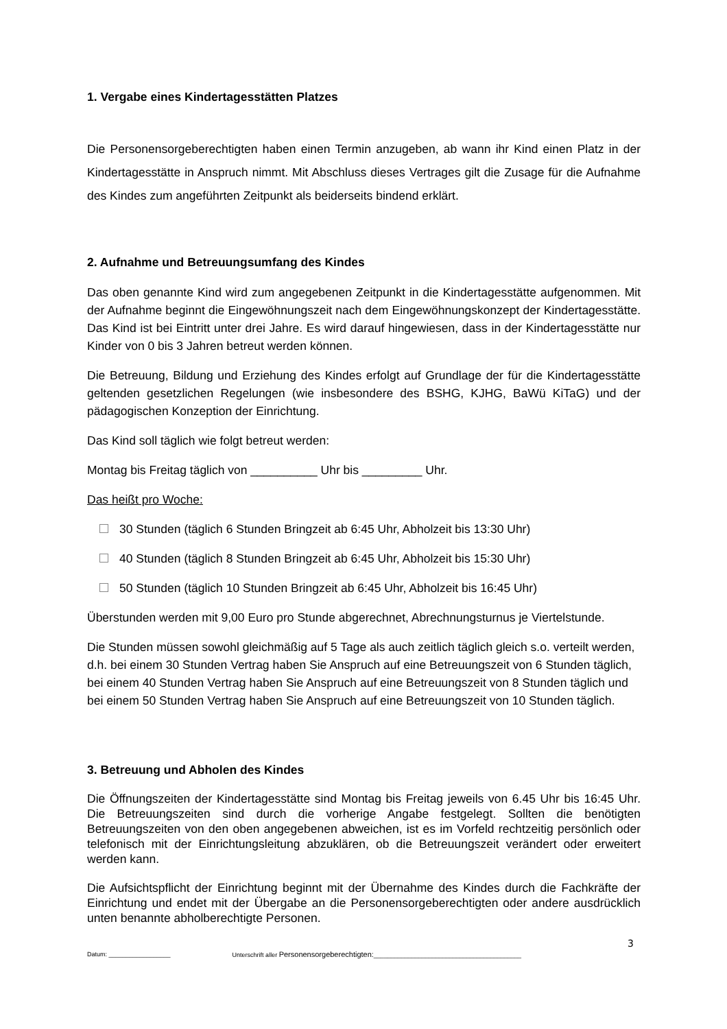1. Vergabe eines Kindertagesstätten Platzes
Die Personensorgeberechtigten haben einen Termin anzugeben, ab wann ihr Kind einen Platz in der Kindertagesstätte in Anspruch nimmt. Mit Abschluss dieses Vertrages gilt die Zusage für die Aufnahme des Kindes zum angeführten Zeitpunkt als beiderseits bindend erklärt.
2. Aufnahme und Betreuungsumfang des Kindes
Das oben genannte Kind wird zum angegebenen Zeitpunkt in die Kindertagesstätte aufgenommen. Mit der Aufnahme beginnt die Eingewöhnungszeit nach dem Eingewöhnungskonzept der Kindertagesstätte. Das Kind ist bei Eintritt unter drei Jahre. Es wird darauf hingewiesen, dass in der Kindertagesstätte nur Kinder von 0 bis 3 Jahren betreut werden können.
Die Betreuung, Bildung und Erziehung des Kindes erfolgt auf Grundlage der für die Kindertagesstätte geltenden gesetzlichen Regelungen (wie insbesondere des BSHG, KJHG, BaWü KiTaG) und der pädagogischen Konzeption der Einrichtung.
Das Kind soll täglich wie folgt betreut werden:
Montag bis Freitag täglich von __________ Uhr bis _________ Uhr.
Das heißt pro Woche:
30 Stunden (täglich 6 Stunden Bringzeit ab 6:45 Uhr, Abholzeit bis 13:30 Uhr)
40 Stunden (täglich 8 Stunden Bringzeit ab 6:45 Uhr, Abholzeit bis 15:30 Uhr)
50 Stunden (täglich 10 Stunden Bringzeit ab 6:45 Uhr, Abholzeit bis 16:45 Uhr)
Überstunden werden mit 9,00 Euro pro Stunde abgerechnet, Abrechnungsturnus je Viertelstunde.
Die Stunden müssen sowohl gleichmäßig auf 5 Tage als auch zeitlich täglich gleich s.o. verteilt werden, d.h. bei einem 30 Stunden Vertrag haben Sie Anspruch auf eine Betreuungszeit von 6 Stunden täglich, bei einem 40 Stunden Vertrag haben Sie Anspruch auf eine Betreuungszeit von 8 Stunden täglich und bei einem 50 Stunden Vertrag haben Sie Anspruch auf eine Betreuungszeit von 10 Stunden täglich.
3. Betreuung und Abholen des Kindes
Die Öffnungszeiten der Kindertagesstätte sind Montag bis Freitag jeweils von 6.45 Uhr bis 16:45 Uhr. Die Betreuungszeiten sind durch die vorherige Angabe festgelegt. Sollten die benötigten Betreuungszeiten von den oben angegebenen abweichen, ist es im Vorfeld rechtzeitig persönlich oder telefonisch mit der Einrichtungsleitung abzuklären, ob die Betreuungszeit verändert oder erweitert werden kann.
Die Aufsichtspflicht der Einrichtung beginnt mit der Übernahme des Kindes durch die Fachkräfte der Einrichtung und endet mit der Übergabe an die Personensorgeberechtigten oder andere ausdrücklich unten benannte abholberechtigte Personen.
3
Datum: __________________ Unterschrift aller Personensorgeberechtigten:___________________________________________